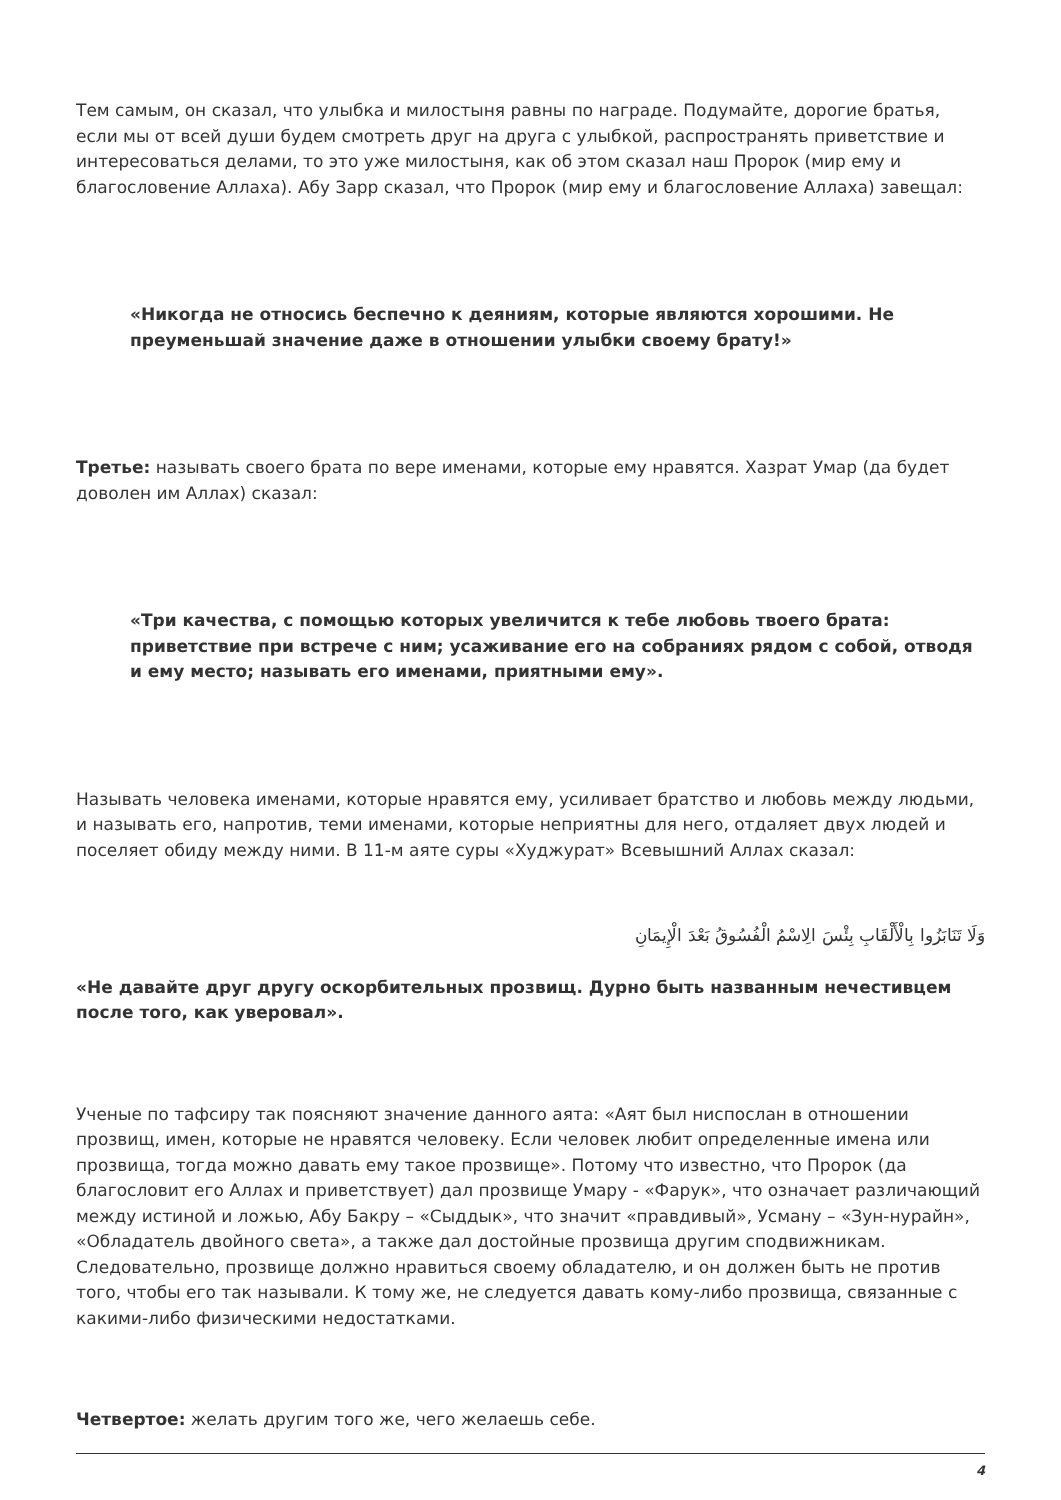Тем самым, он сказал, что улыбка и милостыня равны по награде. Подумайте, дорогие братья, если мы от всей души будем смотреть друг на друга с улыбкой, распространять приветствие и интересоваться делами, то это уже милостыня, как об этом сказал наш Пророк (мир ему и благословение Аллаха). Абу Зарр сказал, что Пророк (мир ему и благословение Аллаха) завещал:
«Никогда не относись беспечно к деяниям, которые являются хорошими. Не преуменьшай значение даже в отношении улыбки своему брату!»
Третье: называть своего брата по вере именами, которые ему нравятся. Хазрат Умар (да будет доволен им Аллах) сказал:
«Три качества, с помощью которых увеличится к тебе любовь твоего брата: приветствие при встрече с ним; усаживание его на собраниях рядом с собой, отводя и ему место; называть его именами, приятными ему».
Называть человека именами, которые нравятся ему, усиливает братство и любовь между людьми, и называть его, напротив, теми именами, которые неприятны для него, отдаляет двух людей и поселяет обиду между ними. В 11-м аяте суры «Худжурат» Всевышний Аллах сказал:
وَلَا تَنَابَزُوا بِالْأَلْقَابِ بِئْسَ الِاسْمُ الْفُسُوقُ بَعْدَ الْإِيمَانِ
«Не давайте друг другу оскорбительных прозвищ. Дурно быть названным нечестивцем после того, как уверовал».
Ученые по тафсиру так поясняют значение данного аята: «Аят был ниспослан в отношении прозвищ, имен, которые не нравятся человеку. Если человек любит определенные имена или прозвища, тогда можно давать ему такое прозвище». Потому что известно, что Пророк (да благословит его Аллах и приветствует) дал прозвище Умару - «Фарук», что означает различающий между истиной и ложью, Абу Бакру – «Сыддык», что значит «правдивый», Усману – «Зун-нурайн», «Обладатель двойного света», а также дал достойные прозвища другим сподвижникам. Следовательно, прозвище должно нравиться своему обладателю, и он должен быть не против того, чтобы его так называли. К тому же, не следуется давать кому-либо прозвища, связанные с какими-либо физическими недостатками.
Четвертое: желать другим того же, чего желаешь себе.
4